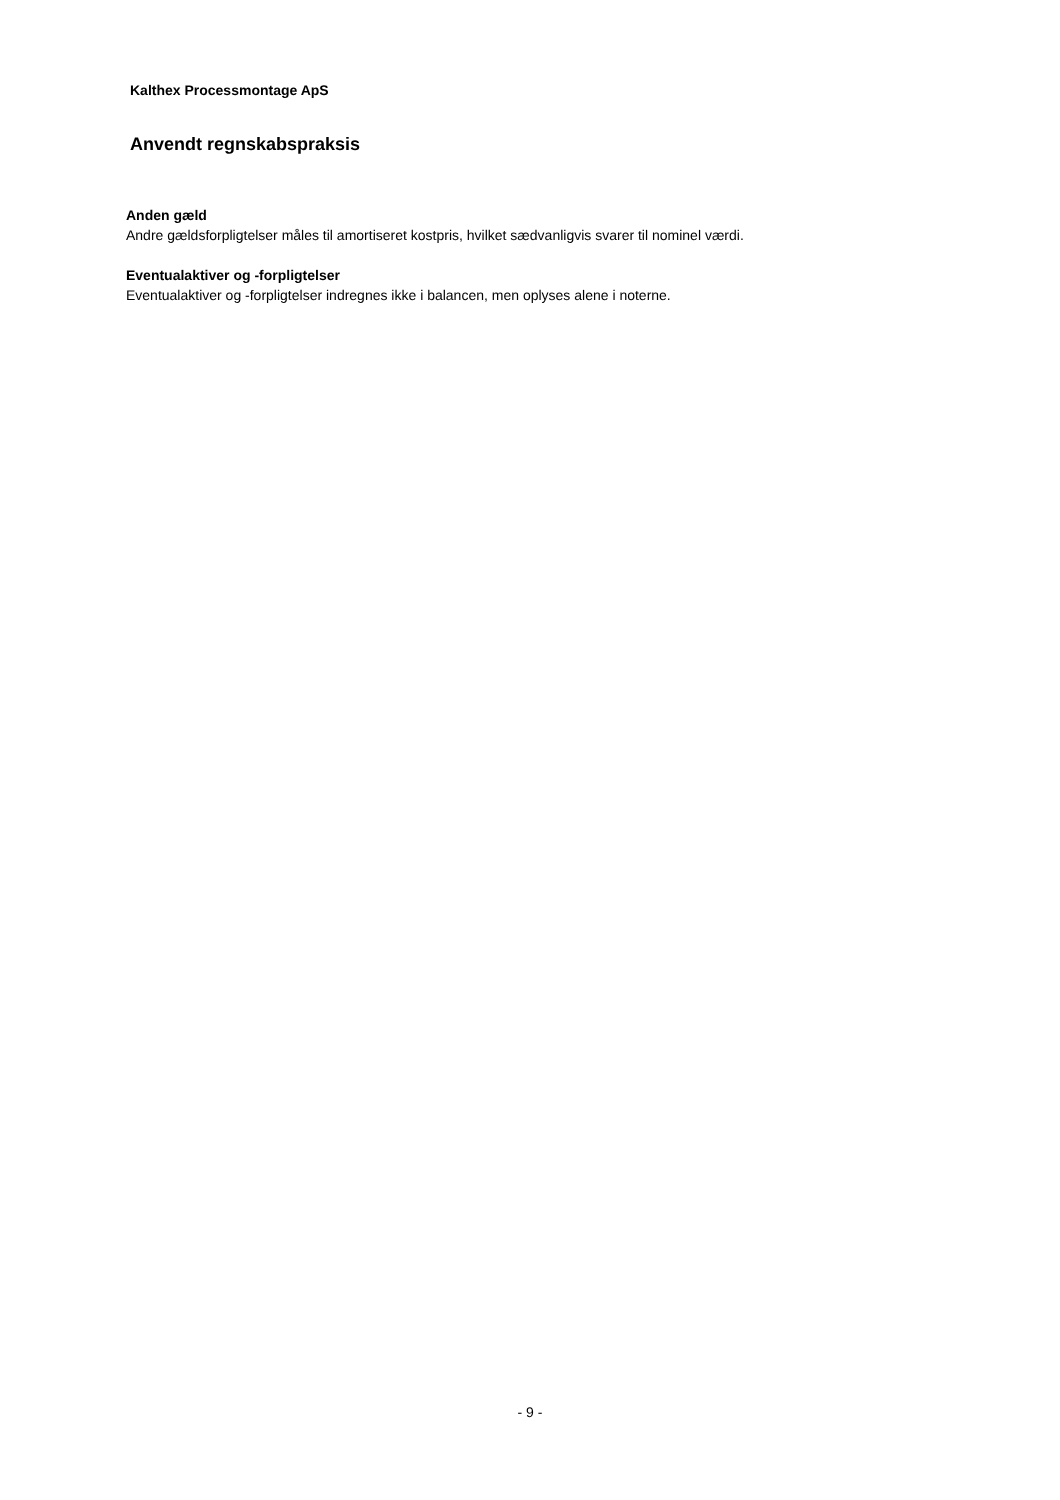Kalthex Processmontage ApS
Anvendt regnskabspraksis
Anden gæld
Andre gældsforpligtelser måles til amortiseret kostpris, hvilket sædvanligvis svarer til nominel værdi.
Eventualaktiver og -forpligtelser
Eventualaktiver og -forpligtelser indregnes ikke i balancen, men oplyses alene i noterne.
- 9 -